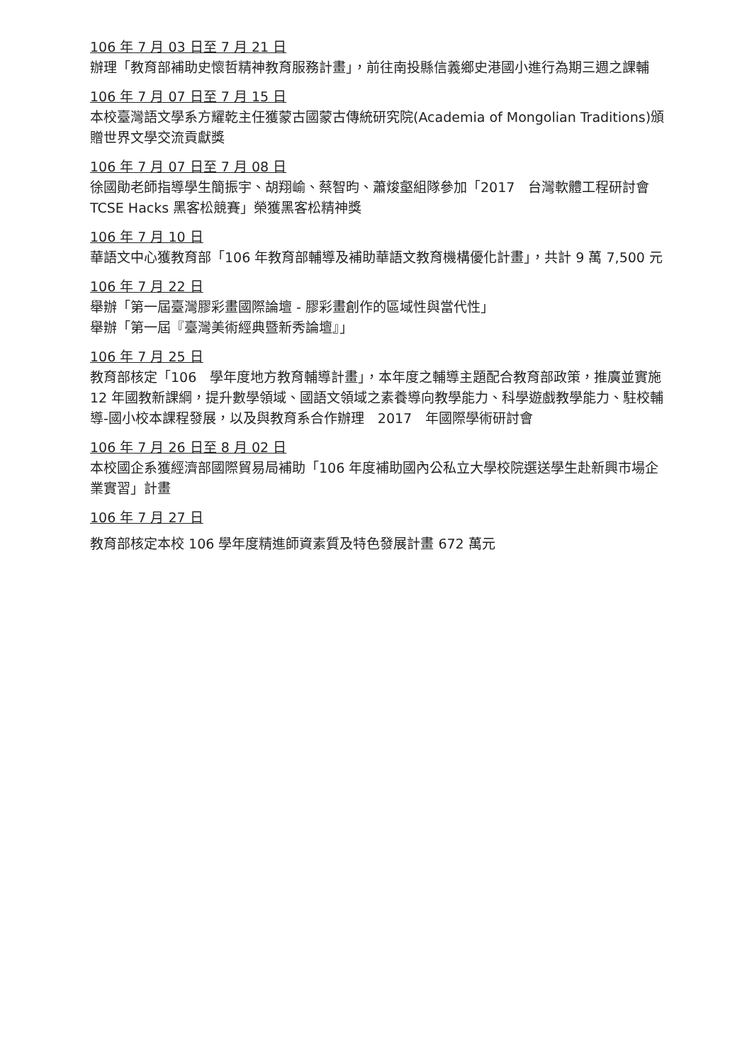106 年 7 月 03 日至 7 月 21 日
辦理「教育部補助史懷哲精神教育服務計畫」，前往南投縣信義鄉史港國小進行為期三週之課輔
106 年 7 月 07 日至 7 月 15 日
本校臺灣語文學系方耀乾主任獲蒙古國蒙古傳統研究院(Academia of Mongolian Traditions)頒贈世界文學交流貢獻獎
106 年 7 月 07 日至 7 月 08 日
徐國勛老師指導學生簡振宇、胡翔崳、蔡智昀、蕭焌壑組隊參加「2017　台灣軟體工程研討會 TCSE Hacks 黑客松競賽」榮獲黑客松精神獎
106 年 7 月 10 日
華語文中心獲教育部「106 年教育部輔導及補助華語文教育機構優化計畫」，共計 9 萬 7,500 元
106 年 7 月 22 日
舉辦「第一屆臺灣膠彩畫國際論壇 - 膠彩畫創作的區域性與當代性」
舉辦「第一屆『臺灣美術經典暨新秀論壇』」
106 年 7 月 25 日
教育部核定「106　學年度地方教育輔導計畫」，本年度之輔導主題配合教育部政策，推廣並實施 12 年國教新課綱，提升數學領域、國語文領域之素養導向教學能力、科學遊戲教學能力、駐校輔導-國小校本課程發展，以及與教育系合作辦理　2017　年國際學術研討會
106 年 7 月 26 日至 8 月 02 日
本校國企系獲經濟部國際貿易局補助「106 年度補助國內公私立大學校院選送學生赴新興市場企業實習」計畫
106 年 7 月 27 日
教育部核定本校 106 學年度精進師資素質及特色發展計畫 672 萬元